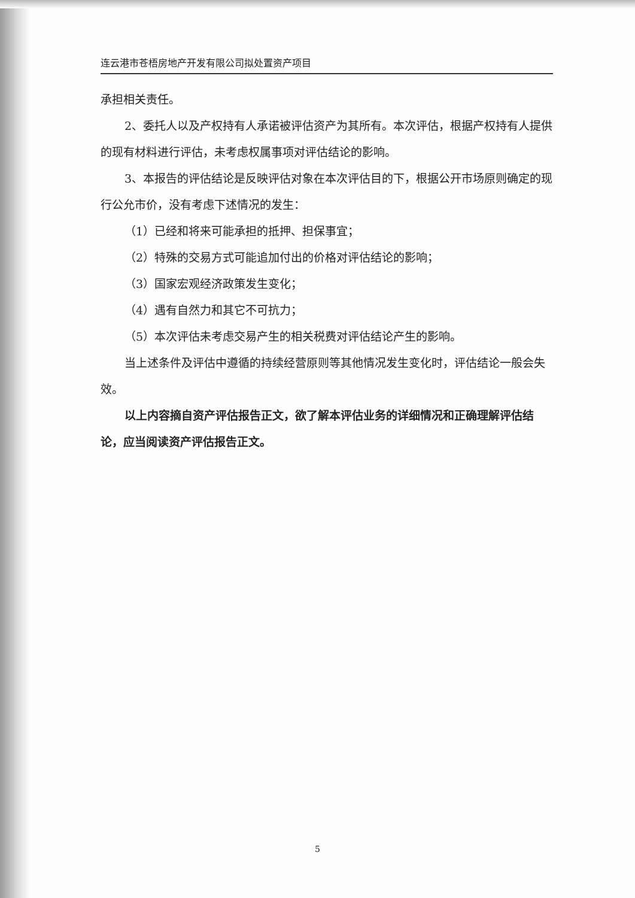连云港市苍梧房地产开发有限公司拟处置资产项目
承担相关责任。
2、委托人以及产权持有人承诺被评估资产为其所有。本次评估，根据产权持有人提供的现有材料进行评估，未考虑权属事项对评估结论的影响。
3、本报告的评估结论是反映评估对象在本次评估目的下，根据公开市场原则确定的现行公允市价，没有考虑下述情况的发生：
（1）已经和将来可能承担的抵押、担保事宜；
（2）特殊的交易方式可能追加付出的价格对评估结论的影响；
（3）国家宏观经济政策发生变化；
（4）遇有自然力和其它不可抗力；
（5）本次评估未考虑交易产生的相关税费对评估结论产生的影响。
当上述条件及评估中遵循的持续经营原则等其他情况发生变化时，评估结论一般会失效。
以上内容摘自资产评估报告正文，欲了解本评估业务的详细情况和正确理解评估结论，应当阅读资产评估报告正文。
5